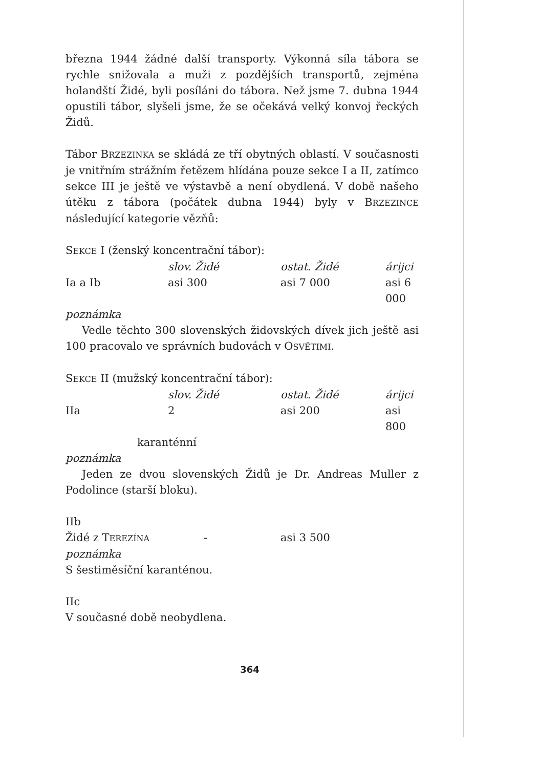března 1944 žádné další transporty. Výkonná síla tábora se rychle snižovala a muži z pozdějších transportů, zejména holandští Židé, byli posíláni do tábora. Než jsme 7. dubna 1944 opustili tábor, slyšeli jsme, že se očekává velký konvoj řeckých Židů.
Tábor BRZEZINKA se skládá ze tří obytných oblastí. V současnosti je vnitřním strážním řetězem hlídána pouze sekce I a II, zatímco sekce III je ještě ve výstavbě a není obydlená. V době našeho útěku z tábora (počátek dubna 1944) byly v BRZEZINCE následující kategorie vězňů:
SEKCE I (ženský koncentrační tábor):
| | slov. Židé | ostat. Židé | árijci |
| Ia a Ib | asi 300 | asi 7 000 | asi 6 000 |
poznámka
Vedle těchto 300 slovenských židovských dívek jich ještě asi 100 pracovalo ve správních budovách v OSVĚTIMI.
SEKCE II (mužský koncentrační tábor):
| | slov. Židé | ostat. Židé | árijci |
| IIa | 2 | asi 200 | asi 800 |
| karanténní | | | |
poznámka
Jeden ze dvou slovenských Židů je Dr. Andreas Muller z Podolince (starší bloku).
IIb
| Židé z T EREZÍNA | - | asi 3 500 |
poznámka
S šestiměsíční karanténou.
IIc
V současné době neobydlena.
364